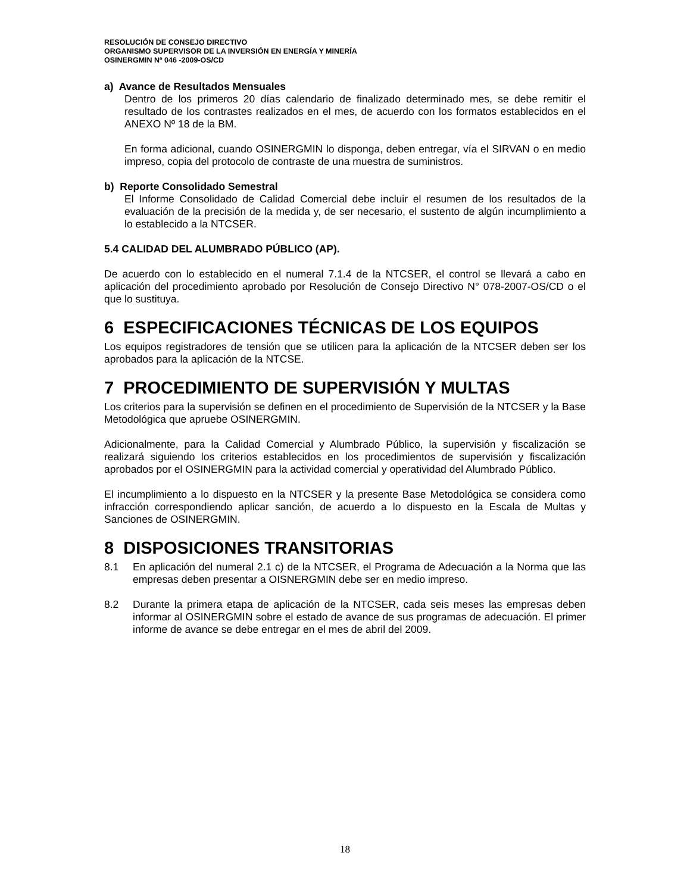RESOLUCIÓN DE CONSEJO DIRECTIVO
ORGANISMO SUPERVISOR DE LA INVERSIÓN EN ENERGÍA Y MINERÍA
OSINERGMIN Nº 046 -2009-OS/CD
a) Avance de Resultados Mensuales
Dentro de los primeros 20 días calendario de finalizado determinado mes, se debe remitir el resultado de los contrastes realizados en el mes, de acuerdo con los formatos establecidos en el ANEXO Nº 18 de la BM.
En forma adicional, cuando OSINERGMIN lo disponga, deben entregar, vía el SIRVAN o en medio impreso, copia del protocolo de contraste de una muestra de suministros.
b) Reporte Consolidado Semestral
El Informe Consolidado de Calidad Comercial debe incluir el resumen de los resultados de la evaluación de la precisión de la medida y, de ser necesario, el sustento de algún incumplimiento a lo establecido a la NTCSER.
5.4 CALIDAD DEL ALUMBRADO PÚBLICO (AP).
De acuerdo con lo establecido en el numeral 7.1.4 de la NTCSER, el control se llevará a cabo en aplicación del procedimiento aprobado por Resolución de Consejo Directivo N° 078-2007-OS/CD o el que lo sustituya.
6 ESPECIFICACIONES TÉCNICAS DE LOS EQUIPOS
Los equipos registradores de tensión que se utilicen para la aplicación de la NTCSER deben ser los aprobados para la aplicación de la NTCSE.
7 PROCEDIMIENTO DE SUPERVISIÓN Y MULTAS
Los criterios para la supervisión se definen en el procedimiento de Supervisión de la NTCSER y la Base Metodológica que apruebe OSINERGMIN.
Adicionalmente, para la Calidad Comercial y Alumbrado Público, la supervisión y fiscalización se realizará siguiendo los criterios establecidos en los procedimientos de supervisión y fiscalización aprobados por el OSINERGMIN para la actividad comercial y operatividad del Alumbrado Público.
El incumplimiento a lo dispuesto en la NTCSER y la presente Base Metodológica se considera como infracción correspondiendo aplicar sanción, de acuerdo a lo dispuesto en la Escala de Multas y Sanciones de OSINERGMIN.
8 DISPOSICIONES TRANSITORIAS
8.1 En aplicación del numeral 2.1 c) de la NTCSER, el Programa de Adecuación a la Norma que las empresas deben presentar a OISNERGMIN debe ser en medio impreso.
8.2 Durante la primera etapa de aplicación de la NTCSER, cada seis meses las empresas deben informar al OSINERGMIN sobre el estado de avance de sus programas de adecuación. El primer informe de avance se debe entregar en el mes de abril del 2009.
18